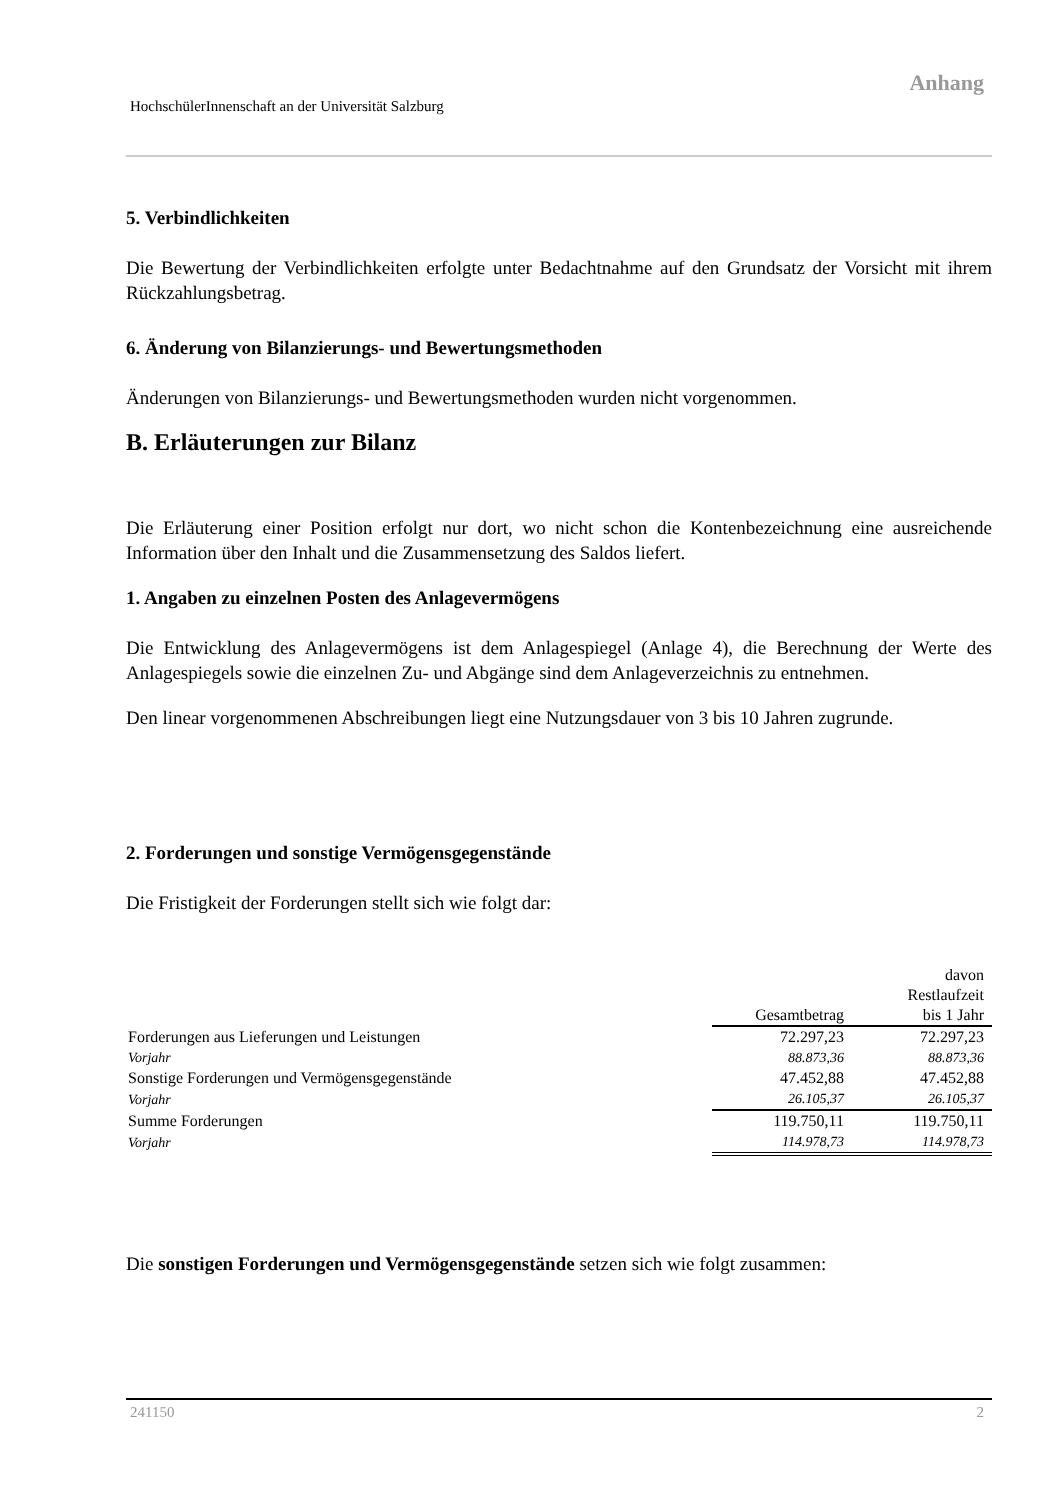Anhang
HochschülerInnenschaft an der Universität Salzburg
5. Verbindlichkeiten
Die Bewertung der Verbindlichkeiten erfolgte unter Bedachtnahme auf den Grundsatz der Vorsicht mit ihrem Rückzahlungsbetrag.
6. Änderung von Bilanzierungs- und Bewertungsmethoden
Änderungen von Bilanzierungs- und Bewertungsmethoden wurden nicht vorgenommen.
B. Erläuterungen zur Bilanz
Die Erläuterung einer Position erfolgt nur dort, wo nicht schon die Kontenbezeichnung eine ausreichende Information über den Inhalt und die Zusammensetzung des Saldos liefert.
1. Angaben zu einzelnen Posten des Anlagevermögens
Die Entwicklung des Anlagevermögens ist dem Anlagespiegel (Anlage 4), die Berechnung der Werte des Anlagespiegels sowie die einzelnen Zu- und Abgänge sind dem Anlageverzeichnis zu entnehmen.
Den linear vorgenommenen Abschreibungen liegt eine Nutzungsdauer von 3 bis 10 Jahren zugrunde.
2. Forderungen und sonstige Vermögensgegenstände
Die Fristigkeit der Forderungen stellt sich wie folgt dar:
| | Gesamtbetrag | davon Restlaufzeit bis 1 Jahr |
| --- | --- | --- |
| Forderungen aus Lieferungen und Leistungen | 72.297,23 | 72.297,23 |
| Vorjahr | 88.873,36 | 88.873,36 |
| Sonstige Forderungen und Vermögensgegenstände | 47.452,88 | 47.452,88 |
| Vorjahr | 26.105,37 | 26.105,37 |
| Summe Forderungen | 119.750,11 | 119.750,11 |
| Vorjahr | 114.978,73 | 114.978,73 |
Die sonstigen Forderungen und Vermögensgegenstände setzen sich wie folgt zusammen:
241150 2